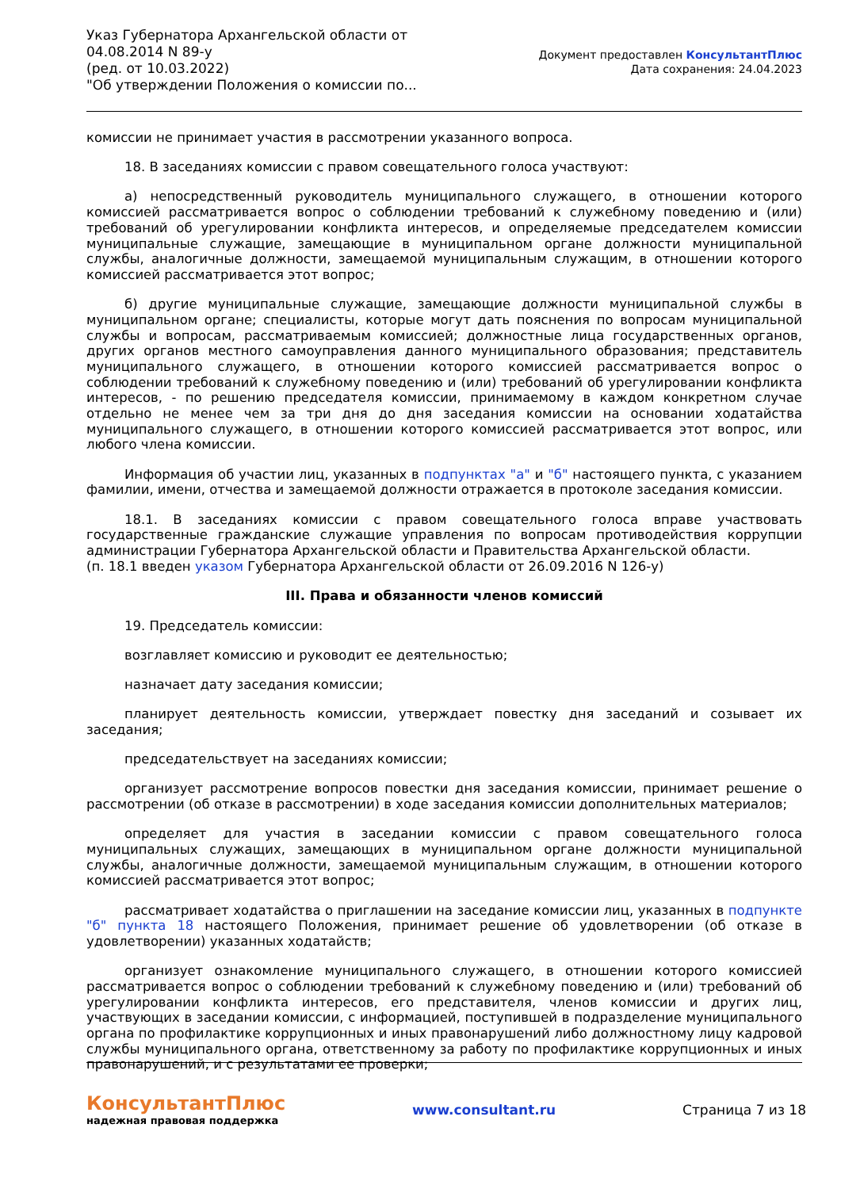Указ Губернатора Архангельской области от 04.08.2014 N 89-у
(ред. от 10.03.2022)
"Об утверждении Положения о комиссии по...
Документ предоставлен КонсультантПлюс
Дата сохранения: 24.04.2023
комиссии не принимает участия в рассмотрении указанного вопроса.
18. В заседаниях комиссии с правом совещательного голоса участвуют:
а) непосредственный руководитель муниципального служащего, в отношении которого комиссией рассматривается вопрос о соблюдении требований к служебному поведению и (или) требований об урегулировании конфликта интересов, и определяемые председателем комиссии муниципальные служащие, замещающие в муниципальном органе должности муниципальной службы, аналогичные должности, замещаемой муниципальным служащим, в отношении которого комиссией рассматривается этот вопрос;
б) другие муниципальные служащие, замещающие должности муниципальной службы в муниципальном органе; специалисты, которые могут дать пояснения по вопросам муниципальной службы и вопросам, рассматриваемым комиссией; должностные лица государственных органов, других органов местного самоуправления данного муниципального образования; представитель муниципального служащего, в отношении которого комиссией рассматривается вопрос о соблюдении требований к служебному поведению и (или) требований об урегулировании конфликта интересов, - по решению председателя комиссии, принимаемому в каждом конкретном случае отдельно не менее чем за три дня до дня заседания комиссии на основании ходатайства муниципального служащего, в отношении которого комиссией рассматривается этот вопрос, или любого члена комиссии.
Информация об участии лиц, указанных в подпунктах "а" и "б" настоящего пункта, с указанием фамилии, имени, отчества и замещаемой должности отражается в протоколе заседания комиссии.
18.1. В заседаниях комиссии с правом совещательного голоса вправе участвовать государственные гражданские служащие управления по вопросам противодействия коррупции администрации Губернатора Архангельской области и Правительства Архангельской области.
(п. 18.1 введен указом Губернатора Архангельской области от 26.09.2016 N 126-у)
III. Права и обязанности членов комиссий
19. Председатель комиссии:
возглавляет комиссию и руководит ее деятельностью;
назначает дату заседания комиссии;
планирует деятельность комиссии, утверждает повестку дня заседаний и созывает их заседания;
председательствует на заседаниях комиссии;
организует рассмотрение вопросов повестки дня заседания комиссии, принимает решение о рассмотрении (об отказе в рассмотрении) в ходе заседания комиссии дополнительных материалов;
определяет для участия в заседании комиссии с правом совещательного голоса муниципальных служащих, замещающих в муниципальном органе должности муниципальной службы, аналогичные должности, замещаемой муниципальным служащим, в отношении которого комиссией рассматривается этот вопрос;
рассматривает ходатайства о приглашении на заседание комиссии лиц, указанных в подпункте "б" пункта 18 настоящего Положения, принимает решение об удовлетворении (об отказе в удовлетворении) указанных ходатайств;
организует ознакомление муниципального служащего, в отношении которого комиссией рассматривается вопрос о соблюдении требований к служебному поведению и (или) требований об урегулировании конфликта интересов, его представителя, членов комиссии и других лиц, участвующих в заседании комиссии, с информацией, поступившей в подразделение муниципального органа по профилактике коррупционных и иных правонарушений либо должностному лицу кадровой службы муниципального органа, ответственному за работу по профилактике коррупционных и иных правонарушений, и с результатами ее проверки;
КонсультантПлюс
надежная правовая поддержка
www.consultant.ru Страница 7 из 18